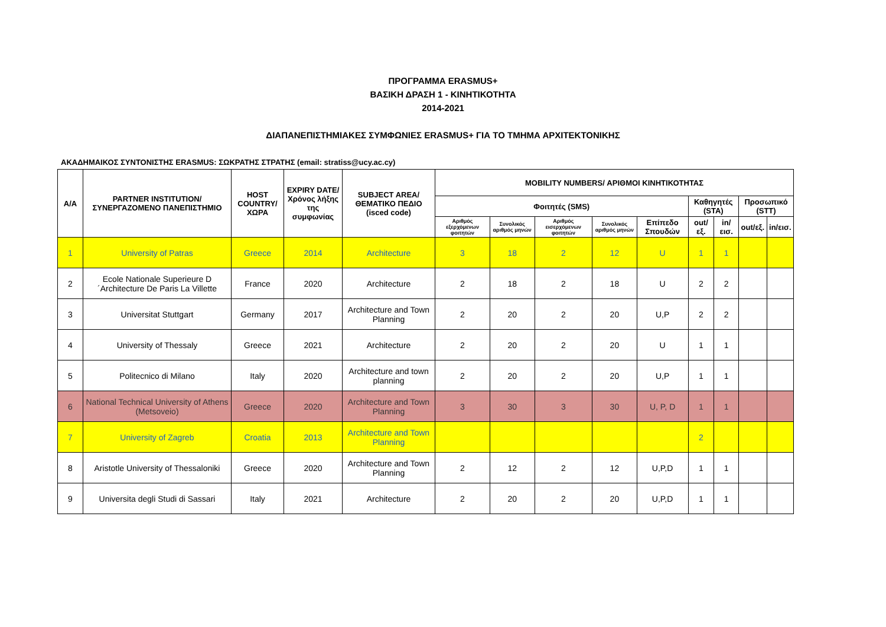ΠΡΟΓΡΑΜΜΑ ERASMUS+
ΒΑΣΙΚΗ ΔΡΑΣΗ 1 - ΚΙΝΗΤΙΚΟΤΗΤΑ
2014-2021
ΔΙΑΠΑΝΕΠΙΣΤΗΜΙΑΚΕΣ ΣΥΜΦΩΝΙΕΣ ERASMUS+ ΓΙΑ ΤΟ ΤΜΗΜΑ ΑΡΧΙΤΕΚΤΟΝΙΚΗΣ
ΑΚΑΔΗΜΑΙΚΟΣ ΣΥΝΤΟΝΙΣΤΗΣ ERASMUS: ΣΩΚΡΑΤΗΣ ΣΤΡΑΤΗΣ (email: stratiss@ucy.ac.cy)
| Α/Α | PARTNER INSTITUTION/ ΣΥΝΕΡΓΑΖΟΜΕΝΟ ΠΑΝΕΠΙΣΤΗΜΙΟ | HOST COUNTRY/ ΧΩΡΑ | EXPIRY DATE/ Χρόνος λήξης της συμφωνίας | SUBJECT AREA/ ΘΕΜΑΤΙΚΟ ΠΕΔΙΟ (isced code) | MOBILITY NUMBERS/ ΑΡΙΘΜΟΙ ΚΙΝΗΤΙΚΟΤΗΤΑΣ | | | | | | | | |
| --- | --- | --- | --- | --- | --- | --- | --- | --- | --- | --- | --- | --- | --- |
| | | | | | Φοιτητές (SMS) | | | | | Καθηγητές (STA) | | Προσωπικό (STT) | |
| | | | | | Αριθμός εξερχόμενων φοιτητών | Συνολικός αριθμός μηνών | Αριθμός εισερχόμενων φοιτητών | Συνολικός αριθμός μηνών | Επίπεδο Σπουδών | out/εξ. | in/εισ. | out/εξ. | in/εισ. |
| 1 | University of Patras | Greece | 2014 | Architecture | 3 | 18 | 2 | 12 | U | 1 | 1 | | |
| 2 | Ecole Nationale Superieure D´Architecture De Paris La Villette | France | 2020 | Architecture | 2 | 18 | 2 | 18 | U | 2 | 2 | | |
| 3 | Universitat Stuttgart | Germany | 2017 | Architecture and Town Planning | 2 | 20 | 2 | 20 | U,P | 2 | 2 | | |
| 4 | University of Thessaly | Greece | 2021 | Architecture | 2 | 20 | 2 | 20 | U | 1 | 1 | | |
| 5 | Politecnico di Milano | Italy | 2020 | Architecture and town planning | 2 | 20 | 2 | 20 | U,P | 1 | 1 | | |
| 6 | National Technical University of Athens (Metsoveio) | Greece | 2020 | Architecture and Town Planning | 3 | 30 | 3 | 30 | U, P, D | 1 | 1 | | |
| 7 | University of Zagreb | Croatia | 2013 | Architecture and Town Planning | | | | | | 2 | | | |
| 8 | Aristotle University of Thessaloniki | Greece | 2020 | Architecture and Town Planning | 2 | 12 | 2 | 12 | U,P,D | 1 | 1 | | |
| 9 | Universita degli Studi di Sassari | Italy | 2021 | Architecture | 2 | 20 | 2 | 20 | U,P,D | 1 | 1 | | |